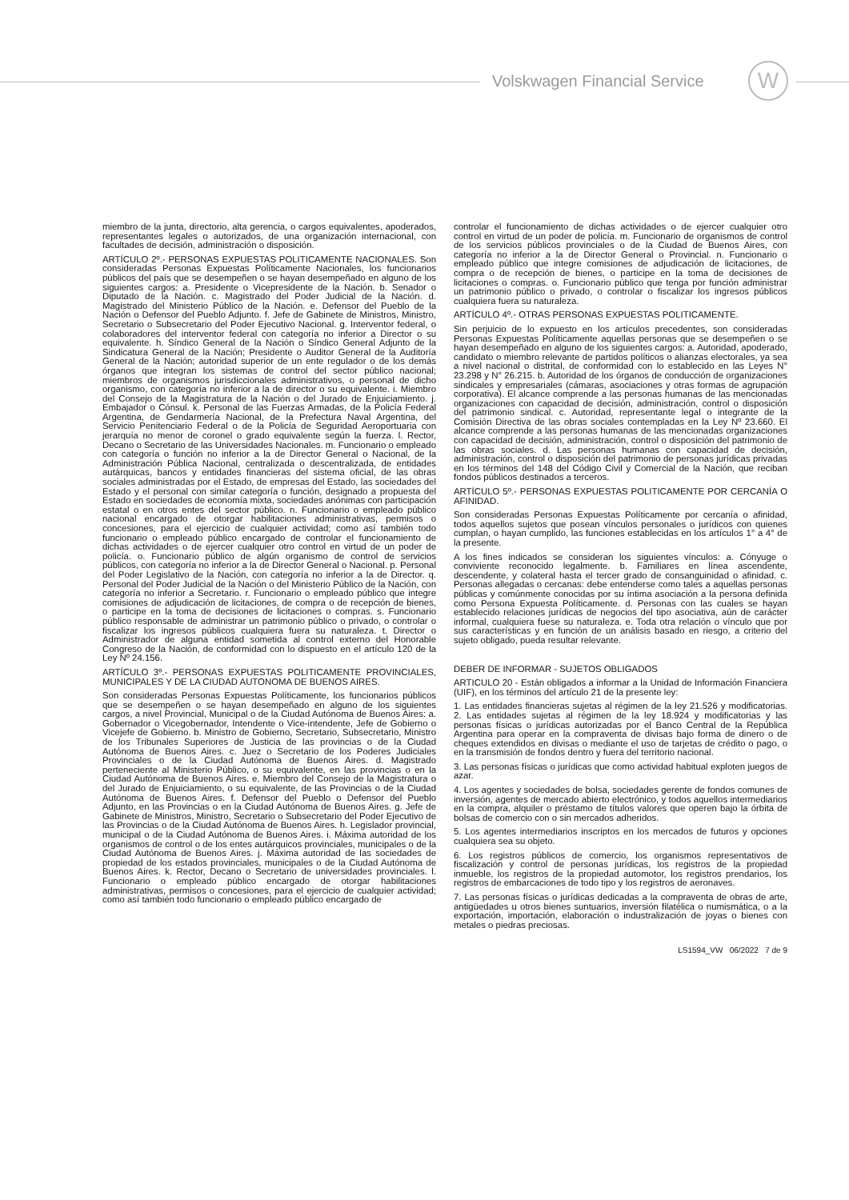Volskwagen Financial Service W
miembro de la junta, directorio, alta gerencia, o cargos equivalentes, apoderados, representantes legales o autorizados, de una organización internacional, con facultades de decisión, administración o disposición.
ARTÍCULO 2º.- PERSONAS EXPUESTAS POLITICAMENTE NACIONALES. Son consideradas Personas Expuestas Políticamente Nacionales, los funcionarios públicos del país que se desempeñen o se hayan desempeñado en alguno de los siguientes cargos: a. Presidente o Vicepresidente de la Nación. b. Senador o Diputado de la Nación. c. Magistrado del Poder Judicial de la Nación. d. Magistrado del Ministerio Público de la Nación. e. Defensor del Pueblo de la Nación o Defensor del Pueblo Adjunto. f. Jefe de Gabinete de Ministros, Ministro, Secretario o Subsecretario del Poder Ejecutivo Nacional. g. Interventor federal, o colaboradores del interventor federal con categoría no inferior a Director o su equivalente. h. Síndico General de la Nación o Síndico General Adjunto de la Sindicatura General de la Nación; Presidente o Auditor General de la Auditoría General de la Nación; autoridad superior de un ente regulador o de los demás órganos que integran los sistemas de control del sector público nacional; miembros de organismos jurisdiccionales administrativos, o personal de dicho organismo, con categoría no inferior a la de director o su equivalente. i. Miembro del Consejo de la Magistratura de la Nación o del Jurado de Enjuiciamiento. j. Embajador o Cónsul. k. Personal de las Fuerzas Armadas, de la Policía Federal Argentina, de Gendarmería Nacional, de la Prefectura Naval Argentina, del Servicio Penitenciario Federal o de la Policía de Seguridad Aeroportuaria con jerarquía no menor de coronel o grado equivalente según la fuerza. l. Rector, Decano o Secretario de las Universidades Nacionales. m. Funcionario o empleado con categoría o función no inferior a la de Director General o Nacional, de la Administración Pública Nacional, centralizada o descentralizada, de entidades autárquicas, bancos y entidades financieras del sistema oficial, de las obras sociales administradas por el Estado, de empresas del Estado, las sociedades del Estado y el personal con similar categoría o función, designado a propuesta del Estado en sociedades de economía mixta, sociedades anónimas con participación estatal o en otros entes del sector público. n. Funcionario o empleado público nacional encargado de otorgar habilitaciones administrativas, permisos o concesiones, para el ejercicio de cualquier actividad; como así también todo funcionario o empleado público encargado de controlar el funcionamiento de dichas actividades o de ejercer cualquier otro control en virtud de un poder de policía. o. Funcionario público de algún organismo de control de servicios públicos, con categoría no inferior a la de Director General o Nacional. p. Personal del Poder Legislativo de la Nación, con categoría no inferior a la de Director. q. Personal del Poder Judicial de la Nación o del Ministerio Público de la Nación, con categoría no inferior a Secretario. r. Funcionario o empleado público que integre comisiones de adjudicación de licitaciones, de compra o de recepción de bienes, o participe en la toma de decisiones de licitaciones o compras. s. Funcionario público responsable de administrar un patrimonio público o privado, o controlar o fiscalizar los ingresos públicos cualquiera fuera su naturaleza. t. Director o Administrador de alguna entidad sometida al control externo del Honorable Congreso de la Nación, de conformidad con lo dispuesto en el artículo 120 de la Ley Nº 24.156.
ARTÍCULO 3º.- PERSONAS EXPUESTAS POLITICAMENTE PROVINCIALES, MUNICIPALES Y DE LA CIUDAD AUTONOMA DE BUENOS AIRES.
Son consideradas Personas Expuestas Políticamente, los funcionarios públicos que se desempeñen o se hayan desempeñado en alguno de los siguientes cargos, a nivel Provincial, Municipal o de la Ciudad Autónoma de Buenos Aires: a. Gobernador o Vicegobernador, Intendente o Vice-intendente, Jefe de Gobierno o Vicejefe de Gobierno. b. Ministro de Gobierno, Secretario, Subsecretario, Ministro de los Tribunales Superiores de Justicia de las provincias o de la Ciudad Autónoma de Buenos Aires. c. Juez o Secretario de los Poderes Judiciales Provinciales o de la Ciudad Autónoma de Buenos Aires. d. Magistrado perteneciente al Ministerio Público, o su equivalente, en las provincias o en la Ciudad Autónoma de Buenos Aires. e. Miembro del Consejo de la Magistratura o del Jurado de Enjuiciamiento, o su equivalente, de las Provincias o de la Ciudad Autónoma de Buenos Aires. f. Defensor del Pueblo o Defensor del Pueblo Adjunto, en las Provincias o en la Ciudad Autónoma de Buenos Aires. g. Jefe de Gabinete de Ministros, Ministro, Secretario o Subsecretario del Poder Ejecutivo de las Provincias o de la Ciudad Autónoma de Buenos Aires. h. Legislador provincial, municipal o de la Ciudad Autónoma de Buenos Aires. i. Máxima autoridad de los organismos de control o de los entes autárquicos provinciales, municipales o de la Ciudad Autónoma de Buenos Aires. j. Máxima autoridad de las sociedades de propiedad de los estados provinciales, municipales o de la Ciudad Autónoma de Buenos Aires. k. Rector, Decano o Secretario de universidades provinciales. l. Funcionario o empleado público encargado de otorgar habilitaciones administrativas, permisos o concesiones, para el ejercicio de cualquier actividad; como así también todo funcionario o empleado público encargado de
controlar el funcionamiento de dichas actividades o de ejercer cualquier otro control en virtud de un poder de policía. m. Funcionario de organismos de control de los servicios públicos provinciales o de la Ciudad de Buenos Aires, con categoría no inferior a la de Director General o Provincial. n. Funcionario o empleado público que integre comisiones de adjudicación de licitaciones, de compra o de recepción de bienes, o participe en la toma de decisiones de licitaciones o compras. o. Funcionario público que tenga por función administrar un patrimonio público o privado, o controlar o fiscalizar los ingresos públicos cualquiera fuera su naturaleza.
ARTÍCULO 4º.- OTRAS PERSONAS EXPUESTAS POLITICAMENTE.
Sin perjuicio de lo expuesto en los artículos precedentes, son consideradas Personas Expuestas Políticamente aquellas personas que se desempeñen o se hayan desempeñado en alguno de los siguientes cargos: a. Autoridad, apoderado, candidato o miembro relevante de partidos políticos o alianzas electorales, ya sea a nivel nacional o distrital, de conformidad con lo establecido en las Leyes N° 23.298 y N° 26.215. b. Autoridad de los órganos de conducción de organizaciones sindicales y empresariales (cámaras, asociaciones y otras formas de agrupación corporativa). El alcance comprende a las personas humanas de las mencionadas organizaciones con capacidad de decisión, administración, control o disposición del patrimonio sindical. c. Autoridad, representante legal o integrante de la Comisión Directiva de las obras sociales contempladas en la Ley Nº 23.660. El alcance comprende a las personas humanas de las mencionadas organizaciones con capacidad de decisión, administración, control o disposición del patrimonio de las obras sociales. d. Las personas humanas con capacidad de decisión, administración, control o disposición del patrimonio de personas jurídicas privadas en los términos del 148 del Código Civil y Comercial de la Nación, que reciban fondos públicos destinados a terceros.
ARTÍCULO 5º.- PERSONAS EXPUESTAS POLITICAMENTE POR CERCANÍA O AFINIDAD.
Son consideradas Personas Expuestas Políticamente por cercanía o afinidad, todos aquellos sujetos que posean vínculos personales o jurídicos con quienes cumplan, o hayan cumplido, las funciones establecidas en los artículos 1° a 4° de la presente.
A los fines indicados se consideran los siguientes vínculos: a. Cónyuge o conviviente reconocido legalmente. b. Familiares en línea ascendente, descendente, y colateral hasta el tercer grado de consanguinidad o afinidad. c. Personas allegadas o cercanas: debe entenderse como tales a aquellas personas públicas y comúnmente conocidas por su íntima asociación a la persona definida como Persona Expuesta Políticamente. d. Personas con las cuales se hayan establecido relaciones jurídicas de negocios del tipo asociativa, aún de carácter informal, cualquiera fuese su naturaleza. e. Toda otra relación o vínculo que por sus características y en función de un análisis basado en riesgo, a criterio del sujeto obligado, pueda resultar relevante.
DEBER DE INFORMAR - SUJETOS OBLIGADOS
ARTICULO 20 - Están obligados a informar a la Unidad de Información Financiera (UIF), en los términos del artículo 21 de la presente ley:
1. Las entidades financieras sujetas al régimen de la ley 21.526 y modificatorias. 2. Las entidades sujetas al régimen de la ley 18.924 y modificatorias y las personas físicas o jurídicas autorizadas por el Banco Central de la República Argentina para operar en la compraventa de divisas bajo forma de dinero o de cheques extendidos en divisas o mediante el uso de tarjetas de crédito o pago, o en la transmisión de fondos dentro y fuera del territorio nacional.
3. Las personas físicas o jurídicas que como actividad habitual exploten juegos de azar.
4. Los agentes y sociedades de bolsa, sociedades gerente de fondos comunes de inversión, agentes de mercado abierto electrónico, y todos aquellos intermediarios en la compra, alquiler o préstamo de títulos valores que operen bajo la órbita de bolsas de comercio con o sin mercados adheridos.
5. Los agentes intermediarios inscriptos en los mercados de futuros y opciones cualquiera sea su objeto.
6. Los registros públicos de comercio, los organismos representativos de fiscalización y control de personas jurídicas, los registros de la propiedad inmueble, los registros de la propiedad automotor, los registros prendarios, los registros de embarcaciones de todo tipo y los registros de aeronaves.
7. Las personas físicas o jurídicas dedicadas a la compraventa de obras de arte, antigüedades u otros bienes suntuarios, inversión filatélica o numismática, o a la exportación, importación, elaboración o industralización de joyas o bienes con metales o piedras preciosas.
LS1594_VW 06/2022 7 de 9